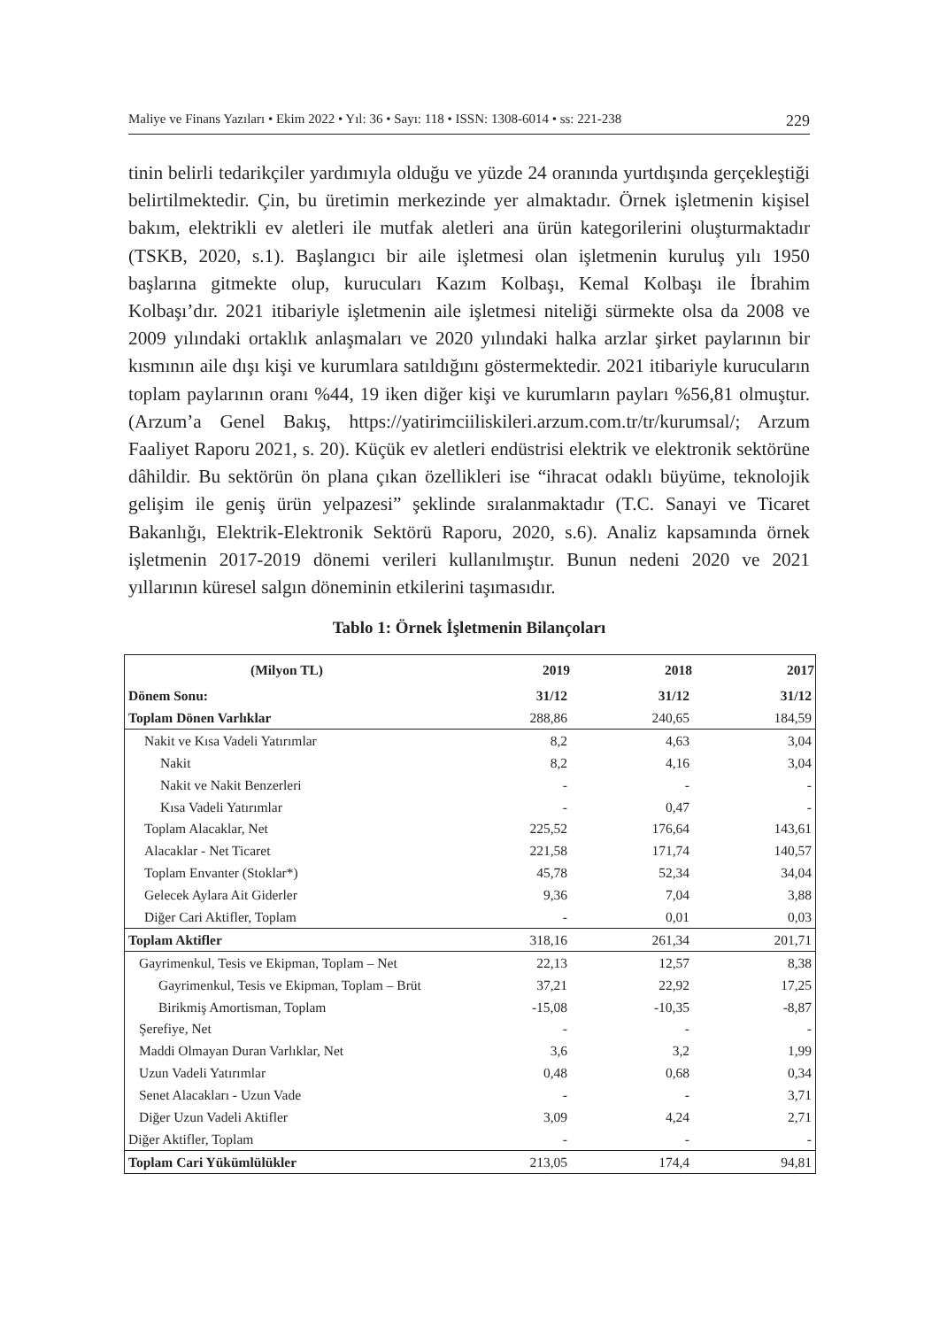Maliye ve Finans Yazıları • Ekim 2022 • Yıl: 36 • Sayı: 118 • ISSN: 1308-6014 • ss: 221-238 229
tinin belirli tedarikçiler yardımıyla olduğu ve yüzde 24 oranında yurtdışında gerçekleştiği belirtilmektedir. Çin, bu üretimin merkezinde yer almaktadır. Örnek işletmenin kişisel bakım, elektrikli ev aletleri ile mutfak aletleri ana ürün kategorilerini oluşturmaktadır (TSKB, 2020, s.1). Başlangıcı bir aile işletmesi olan işletmenin kuruluş yılı 1950 başlarına gitmekte olup, kurucuları Kazım Kolbaşı, Kemal Kolbaşı ile İbrahim Kolbaşı’dır. 2021 itibariyle işletmenin aile işletmesi niteliği sürmekte olsa da 2008 ve 2009 yılındaki ortaklık anlaşmaları ve 2020 yılındaki halka arzlar şirket paylarının bir kısmının aile dışı kişi ve kurumlara satıldığını göstermektedir. 2021 itibariyle kurucuların toplam paylarının oranı %44, 19 iken diğer kişi ve kurumların payları %56,81 olmuştur. (Arzum’a Genel Bakış, https://yatirimciiliskileri.arzum.com.tr/tr/kurumsal/; Arzum Faaliyet Raporu 2021, s. 20). Küçük ev aletleri endüstrisi elektrik ve elektronik sektörüne dâhildir. Bu sektörün ön plana çıkan özellikleri ise “ihracat odaklı büyüme, teknolojik gelişim ile geniş ürün yelpazesi” şeklinde sıralanmaktadır (T.C. Sanayi ve Ticaret Bakanlığı, Elektrik-Elektronik Sektörü Raporu, 2020, s.6). Analiz kapsamında örnek işletmenin 2017-2019 dönemi verileri kullanılmıştır. Bunun nedeni 2020 ve 2021 yıllarının küresel salgın döneminin etkilerini taşımasıdır.
Tablo 1: Örnek İşletmenin Bilançoları
| (Milyon TL) | 2019 | 2018 | 2017 |
| --- | --- | --- | --- |
| Dönem Sonu: | 31/12 | 31/12 | 31/12 |
| Toplam Dönen Varlıklar | 288,86 | 240,65 | 184,59 |
| Nakit ve Kısa Vadeli Yatırımlar | 8,2 | 4,63 | 3,04 |
| Nakit | 8,2 | 4,16 | 3,04 |
| Nakit ve Nakit Benzerleri | - | - | - |
| Kısa Vadeli Yatırımlar | - | 0,47 | - |
| Toplam Alacaklar, Net | 225,52 | 176,64 | 143,61 |
| Alacaklar - Net Ticaret | 221,58 | 171,74 | 140,57 |
| Toplam Envanter (Stoklar*) | 45,78 | 52,34 | 34,04 |
| Gelecek Aylara Ait Giderler | 9,36 | 7,04 | 3,88 |
| Diğer Cari Aktifler, Toplam | - | 0,01 | 0,03 |
| Toplam Aktifler | 318,16 | 261,34 | 201,71 |
| Gayrimenkul, Tesis ve Ekipman, Toplam – Net | 22,13 | 12,57 | 8,38 |
| Gayrimenkul, Tesis ve Ekipman, Toplam – Brüt | 37,21 | 22,92 | 17,25 |
| Birikmiş Amortisman, Toplam | -15,08 | -10,35 | -8,87 |
| Şerefiye, Net | - | - | - |
| Maddi Olmayan Duran Varlıklar, Net | 3,6 | 3,2 | 1,99 |
| Uzun Vadeli Yatırımlar | 0,48 | 0,68 | 0,34 |
| Senet Alacakları - Uzun Vade | - | - | 3,71 |
| Diğer Uzun Vadeli Aktifler | 3,09 | 4,24 | 2,71 |
| Diğer Aktifler, Toplam | - | - | - |
| Toplam Cari Yükümlülükler | 213,05 | 174,4 | 94,81 |